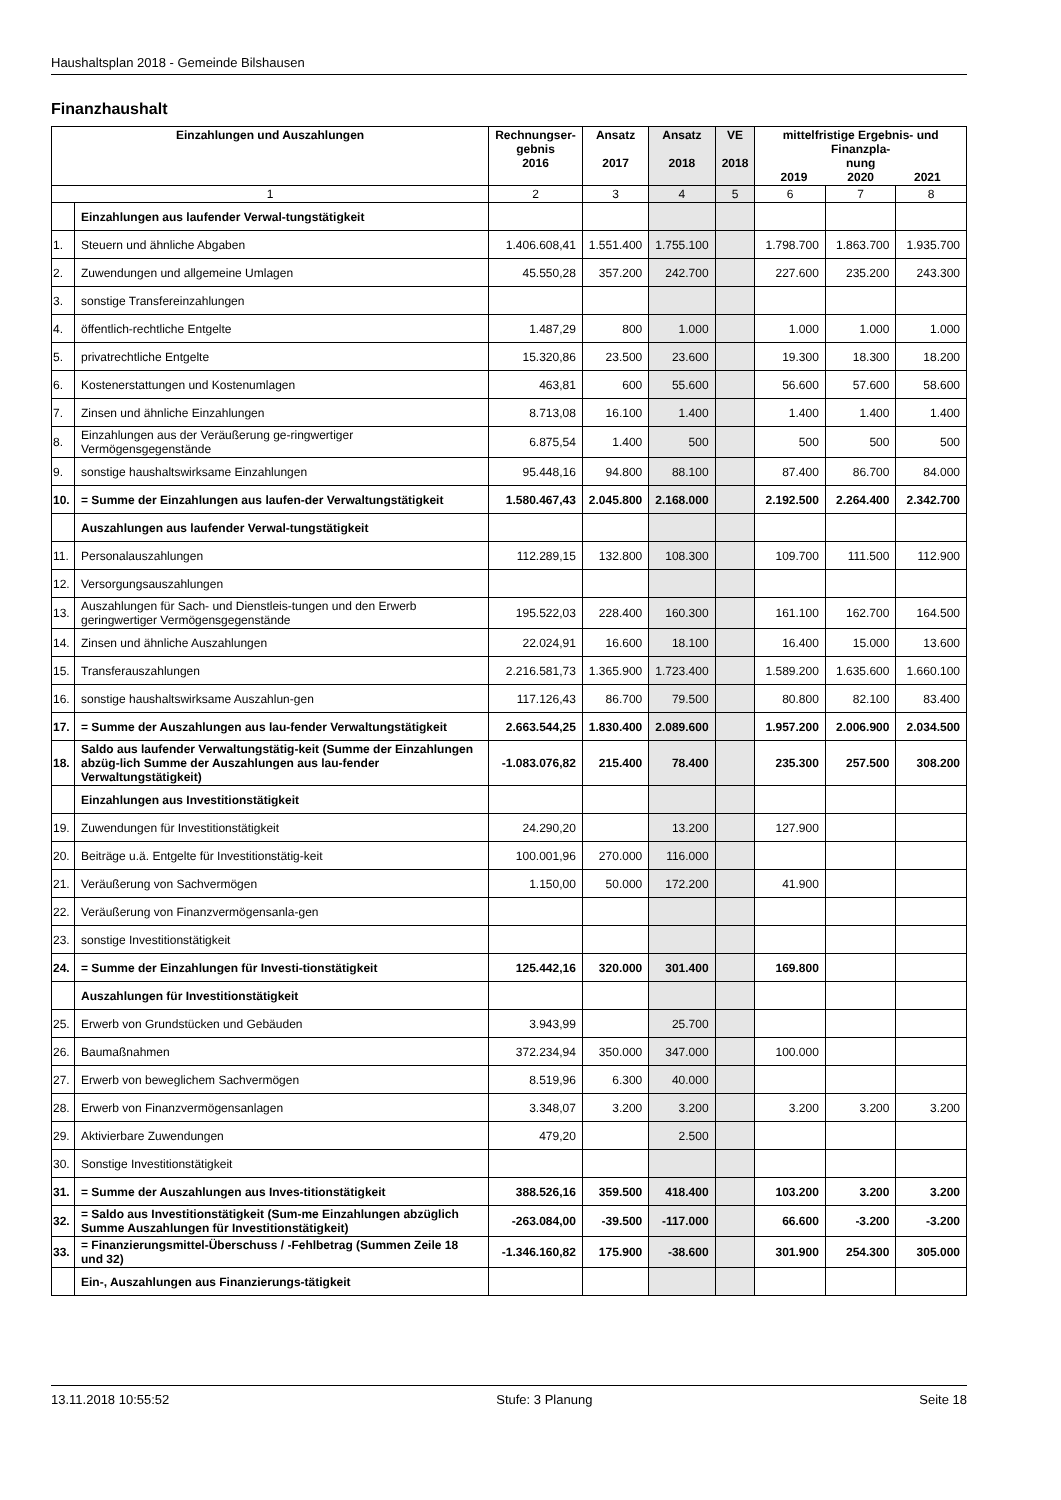Haushaltsplan 2018 - Gemeinde Bilshausen
Finanzhaushalt
| Einzahlungen und Auszahlungen | | Rechnungser- gebnis 2016 | Ansatz 2017 | Ansatz 2018 | VE 2018 | mittelfristige Ergebnis- und Finanzpla- nung 2019 2020 2021 | | |
| --- | --- | --- | --- | --- | --- | --- | --- | --- |
| 1 | | 2 | 3 | 4 | 5 | 6 | 7 | 8 |
| | Einzahlungen aus laufender Verwal-tungstätigkeit | | | | | | | |
| 1. | Steuern und ähnliche Abgaben | 1.406.608,41 | 1.551.400 | 1.755.100 | | 1.798.700 | 1.863.700 | 1.935.700 |
| 2. | Zuwendungen und allgemeine Umlagen | 45.550,28 | 357.200 | 242.700 | | 227.600 | 235.200 | 243.300 |
| 3. | sonstige Transfereinzahlungen | | | | | | | |
| 4. | öffentlich-rechtliche Entgelte | 1.487,29 | 800 | 1.000 | | 1.000 | 1.000 | 1.000 |
| 5. | privatrechtliche Entgelte | 15.320,86 | 23.500 | 23.600 | | 19.300 | 18.300 | 18.200 |
| 6. | Kostenerstattungen und Kostenumlagen | 463,81 | 600 | 55.600 | | 56.600 | 57.600 | 58.600 |
| 7. | Zinsen und ähnliche Einzahlungen | 8.713,08 | 16.100 | 1.400 | | 1.400 | 1.400 | 1.400 |
| 8. | Einzahlungen aus der Veräußerung ge-ringwertiger Vermögensgegenstände | 6.875,54 | 1.400 | 500 | | 500 | 500 | 500 |
| 9. | sonstige haushaltswirksame Einzahlungen | 95.448,16 | 94.800 | 88.100 | | 87.400 | 86.700 | 84.000 |
| 10. | = Summe der Einzahlungen aus laufen-der Verwaltungstätigkeit | 1.580.467,43 | 2.045.800 | 2.168.000 | | 2.192.500 | 2.264.400 | 2.342.700 |
| | Auszahlungen aus laufender Verwal-tungstätigkeit | | | | | | | |
| 11. | Personalauszahlungen | 112.289,15 | 132.800 | 108.300 | | 109.700 | 111.500 | 112.900 |
| 12. | Versorgungsauszahlungen | | | | | | | |
| 13. | Auszahlungen für Sach- und Dienstleis-tungen und den Erwerb geringwertiger Vermögensgegenstände | 195.522,03 | 228.400 | 160.300 | | 161.100 | 162.700 | 164.500 |
| 14. | Zinsen und ähnliche Auszahlungen | 22.024,91 | 16.600 | 18.100 | | 16.400 | 15.000 | 13.600 |
| 15. | Transferauszahlungen | 2.216.581,73 | 1.365.900 | 1.723.400 | | 1.589.200 | 1.635.600 | 1.660.100 |
| 16. | sonstige haushaltswirksame Auszahlun-gen | 117.126,43 | 86.700 | 79.500 | | 80.800 | 82.100 | 83.400 |
| 17. | = Summe der Auszahlungen aus lau-fender Verwaltungstätigkeit | 2.663.544,25 | 1.830.400 | 2.089.600 | | 1.957.200 | 2.006.900 | 2.034.500 |
| 18. | Saldo aus laufender Verwaltungstätig-keit (Summe der Einzahlungen abzüg-lich Summe der Auszahlungen aus lau-fender Verwaltungstätigkeit) | -1.083.076,82 | 215.400 | 78.400 | | 235.300 | 257.500 | 308.200 |
| | Einzahlungen aus Investitionstätigkeit | | | | | | | |
| 19. | Zuwendungen für Investitionstätigkeit | 24.290,20 | | 13.200 | | 127.900 | | |
| 20. | Beiträge u.ä. Entgelte für Investitionstätig-keit | 100.001,96 | 270.000 | 116.000 | | | | |
| 21. | Veräußerung von Sachvermögen | 1.150,00 | 50.000 | 172.200 | | 41.900 | | |
| 22. | Veräußerung von Finanzvermögensanla-gen | | | | | | | |
| 23. | sonstige Investitionstätigkeit | | | | | | | |
| 24. | = Summe der Einzahlungen für Investi-tionstätigkeit | 125.442,16 | 320.000 | 301.400 | | 169.800 | | |
| | Auszahlungen für Investitionstätigkeit | | | | | | | |
| 25. | Erwerb von Grundstücken und Gebäuden | 3.943,99 | | 25.700 | | | | |
| 26. | Baumaßnahmen | 372.234,94 | 350.000 | 347.000 | | 100.000 | | |
| 27. | Erwerb von beweglichem Sachvermögen | 8.519,96 | 6.300 | 40.000 | | | | |
| 28. | Erwerb von Finanzvermögensanlagen | 3.348,07 | 3.200 | 3.200 | | 3.200 | 3.200 | 3.200 |
| 29. | Aktivierbare Zuwendungen | 479,20 | | 2.500 | | | | |
| 30. | Sonstige Investitionstätigkeit | | | | | | | |
| 31. | = Summe der Auszahlungen aus Inves-titionstätigkeit | 388.526,16 | 359.500 | 418.400 | | 103.200 | 3.200 | 3.200 |
| 32. | = Saldo aus Investitionstätigkeit (Sum-me Einzahlungen abzüglich Summe Auszahlungen für Investitionstätigkeit) | -263.084,00 | -39.500 | -117.000 | | 66.600 | -3.200 | -3.200 |
| 33. | = Finanzierungsmittel-Überschuss / -Fehlbetrag (Summen Zeile 18 und 32) | -1.346.160,82 | 175.900 | -38.600 | | 301.900 | 254.300 | 305.000 |
| | Ein-, Auszahlungen aus Finanzierungs-tätigkeit | | | | | | | |
13.11.2018 10:55:52 Stufe: 3 Planung Seite 18